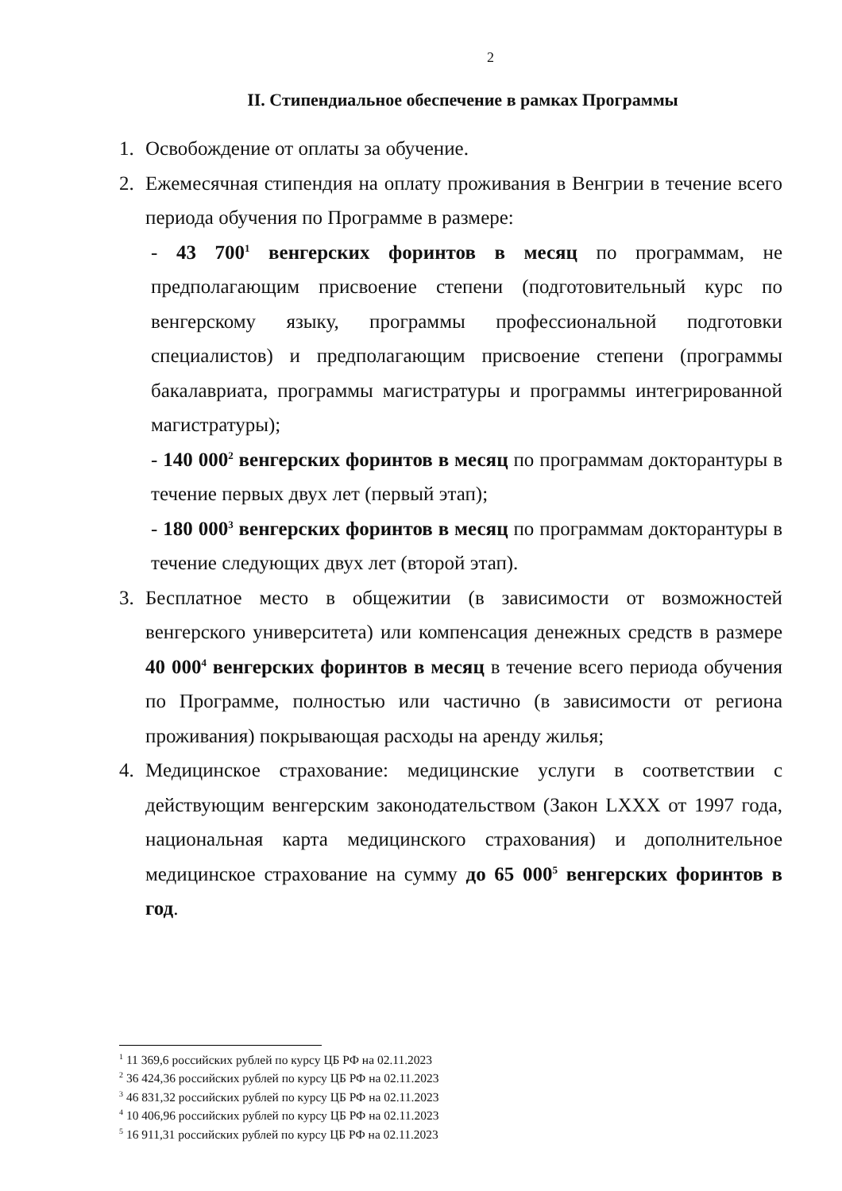2
II. Стипендиальное обеспечение в рамках Программы
1. Освобождение от оплаты за обучение.
2. Ежемесячная стипендия на оплату проживания в Венгрии в течение всего периода обучения по Программе в размере:
- 43 700<sup>1</sup> венгерских форинтов в месяц по программам, не предполагающим присвоение степени (подготовительный курс по венгерскому языку, программы профессиональной подготовки специалистов) и предполагающим присвоение степени (программы бакалавриата, программы магистратуры и программы интегрированной магистратуры);
- 140 000<sup>2</sup> венгерских форинтов в месяц по программам докторантуры в течение первых двух лет (первый этап);
- 180 000<sup>3</sup> венгерских форинтов в месяц по программам докторантуры в течение следующих двух лет (второй этап).
3. Бесплатное место в общежитии (в зависимости от возможностей венгерского университета) или компенсация денежных средств в размере 40 000<sup>4</sup> венгерских форинтов в месяц в течение всего периода обучения по Программе, полностью или частично (в зависимости от региона проживания) покрывающая расходы на аренду жилья;
4. Медицинское страхование: медицинские услуги в соответствии с действующим венгерским законодательством (Закон LXXX от 1997 года, национальная карта медицинского страхования) и дополнительное медицинское страхование на сумму до 65 000<sup>5</sup> венгерских форинтов в год.
<sup>1</sup> 11 369,6 российских рублей по курсу ЦБ РФ на 02.11.2023
<sup>2</sup> 36 424,36 российских рублей по курсу ЦБ РФ на 02.11.2023
<sup>3</sup> 46 831,32 российских рублей по курсу ЦБ РФ на 02.11.2023
<sup>4</sup> 10 406,96 российских рублей по курсу ЦБ РФ на 02.11.2023
<sup>5</sup> 16 911,31 российских рублей по курсу ЦБ РФ на 02.11.2023